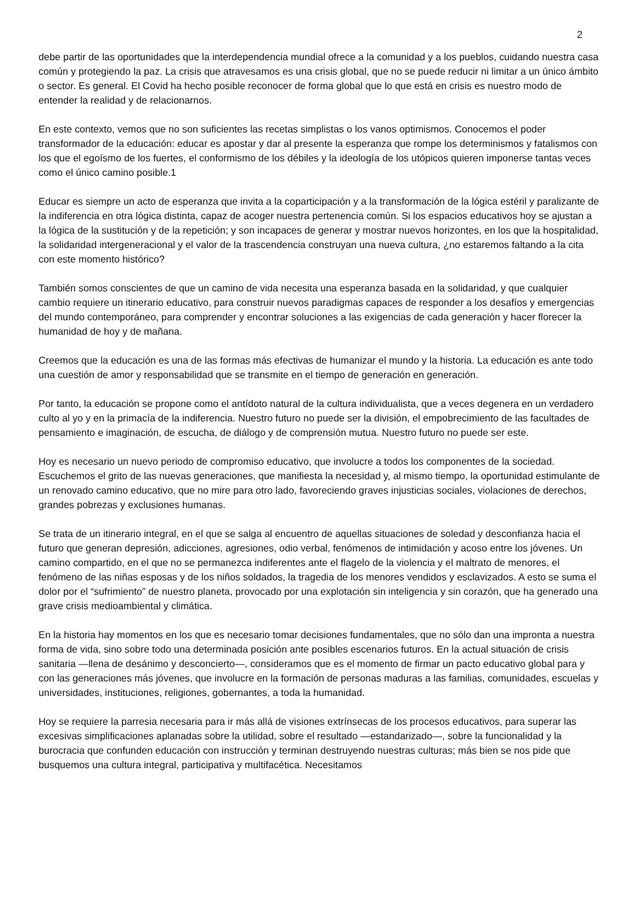2
debe partir de las oportunidades que la interdependencia mundial ofrece a la comunidad y a los pueblos, cuidando nuestra casa común y protegiendo la paz. La crisis que atravesamos es una crisis global, que no se puede reducir ni limitar a un único ámbito o sector. Es general. El Covid ha hecho posible reconocer de forma global que lo que está en crisis es nuestro modo de entender la realidad y de relacionarnos.
En este contexto, vemos que no son suficientes las recetas simplistas o los vanos optimismos. Conocemos el poder transformador de la educación: educar es apostar y dar al presente la esperanza que rompe los determinismos y fatalismos con los que el egoísmo de los fuertes, el conformismo de los débiles y la ideología de los utópicos quieren imponerse tantas veces como el único camino posible.1
Educar es siempre un acto de esperanza que invita a la coparticipación y a la transformación de la lógica estéril y paralizante de la indiferencia en otra lógica distinta, capaz de acoger nuestra pertenencia común. Si los espacios educativos hoy se ajustan a la lógica de la sustitución y de la repetición; y son incapaces de generar y mostrar nuevos horizontes, en los que la hospitalidad, la solidaridad intergeneracional y el valor de la trascendencia construyan una nueva cultura, ¿no estaremos faltando a la cita con este momento histórico?
También somos conscientes de que un camino de vida necesita una esperanza basada en la solidaridad, y que cualquier cambio requiere un itinerario educativo, para construir nuevos paradigmas capaces de responder a los desafíos y emergencias del mundo contemporáneo, para comprender y encontrar soluciones a las exigencias de cada generación y hacer florecer la humanidad de hoy y de mañana.
Creemos que la educación es una de las formas más efectivas de humanizar el mundo y la historia. La educación es ante todo una cuestión de amor y responsabilidad que se transmite en el tiempo de generación en generación.
Por tanto, la educación se propone como el antídoto natural de la cultura individualista, que a veces degenera en un verdadero culto al yo y en la primacía de la indiferencia. Nuestro futuro no puede ser la división, el empobrecimiento de las facultades de pensamiento e imaginación, de escucha, de diálogo y de comprensión mutua. Nuestro futuro no puede ser este.
Hoy es necesario un nuevo periodo de compromiso educativo, que involucre a todos los componentes de la sociedad. Escuchemos el grito de las nuevas generaciones, que manifiesta la necesidad y, al mismo tiempo, la oportunidad estimulante de un renovado camino educativo, que no mire para otro lado, favoreciendo graves injusticias sociales, violaciones de derechos, grandes pobrezas y exclusiones humanas.
Se trata de un itinerario integral, en el que se salga al encuentro de aquellas situaciones de soledad y desconfianza hacia el futuro que generan depresión, adicciones, agresiones, odio verbal, fenómenos de intimidación y acoso entre los jóvenes. Un camino compartido, en el que no se permanezca indiferentes ante el flagelo de la violencia y el maltrato de menores, el fenómeno de las niñas esposas y de los niños soldados, la tragedia de los menores vendidos y esclavizados. A esto se suma el dolor por el “sufrimiento” de nuestro planeta, provocado por una explotación sin inteligencia y sin corazón, que ha generado una grave crisis medioambiental y climática.
En la historia hay momentos en los que es necesario tomar decisiones fundamentales, que no sólo dan una impronta a nuestra forma de vida, sino sobre todo una determinada posición ante posibles escenarios futuros. En la actual situación de crisis sanitaria —llena de desánimo y desconcierto—, consideramos que es el momento de firmar un pacto educativo global para y con las generaciones más jóvenes, que involucre en la formación de personas maduras a las familias, comunidades, escuelas y universidades, instituciones, religiones, gobernantes, a toda la humanidad.
Hoy se requiere la parresia necesaria para ir más allá de visiones extrínsecas de los procesos educativos, para superar las excesivas simplificaciones aplanadas sobre la utilidad, sobre el resultado —estandarizado—, sobre la funcionalidad y la burocracia que confunden educación con instrucción y terminan destruyendo nuestras culturas; más bien se nos pide que busquemos una cultura integral, participativa y multifacética. Necesitamos